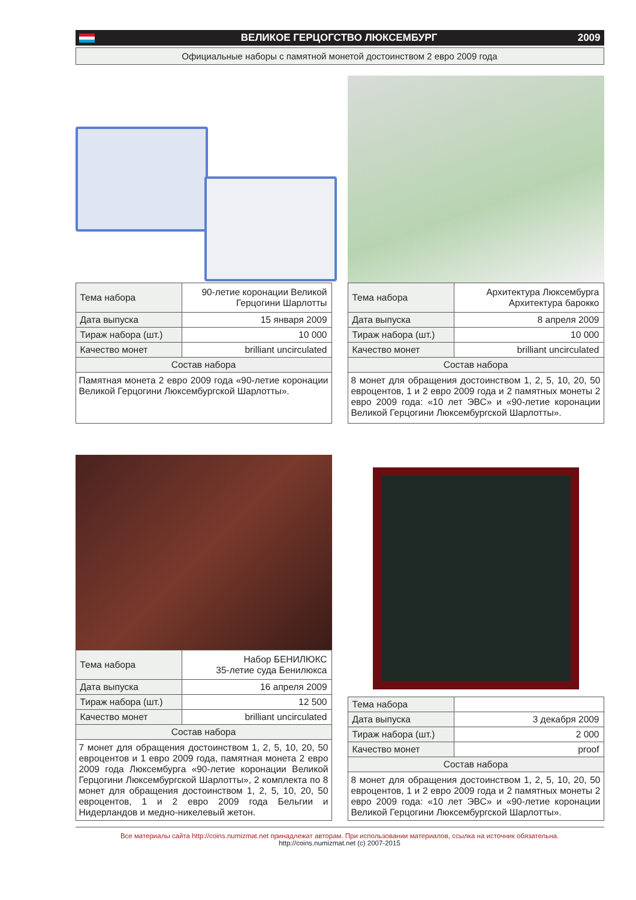ВЕЛИКОЕ ГЕРЦОГСТВО ЛЮКСЕМБУРГ 2009
Официальные наборы с памятной монетой достоинством 2 евро 2009 года
| Тема набора | 90-летие коронации Великой Герцогини Шарлотты |
| Дата выпуска | 15 января 2009 |
| Тираж набора (шт.) | 10 000 |
| Качество монет | brilliant uncirculated |
| Состав набора | |
| Памятная монета 2 евро 2009 года «90-летие коронации Великой Герцогини Люксембургской Шарлотты». | |
| Тема набора | Архитектура Люксембурга Архитектура барокко |
| Дата выпуска | 8 апреля 2009 |
| Тираж набора (шт.) | 10 000 |
| Качество монет | brilliant uncirculated |
| Состав набора | |
| 8 монет для обращения достоинством 1, 2, 5, 10, 20, 50 евроцентов, 1 и 2 евро 2009 года и 2 памятных монеты 2 евро 2009 года: «10 лет ЭВС» и «90-летие коронации Великой Герцогини Люксембургской Шарлотты». | |
| Тема набора | Набор БЕНИЛЮКС 35-летие суда Бенилюкса |
| Дата выпуска | 16 апреля 2009 |
| Тираж набора (шт.) | 12 500 |
| Качество монет | brilliant uncirculated |
| Состав набора | |
| 7 монет для обращения достоинством 1, 2, 5, 10, 20, 50 евроцентов и 1 евро 2009 года, памятная монета 2 евро 2009 года Люксембурга «90-летие коронации Великой Герцогини Люксембургской Шарлотты», 2 комплекта по 8 монет для обращения достоинством 1, 2, 5, 10, 20, 50 евроцентов, 1 и 2 евро 2009 года Бельгии и Нидерландов и медно-никелевый жетон. | |
| Тема набора | |
| Дата выпуска | 3 декабря 2009 |
| Тираж набора (шт.) | 2 000 |
| Качество монет | proof |
| Состав набора | |
| 8 монет для обращения достоинством 1, 2, 5, 10, 20, 50 евроцентов, 1 и 2 евро 2009 года и 2 памятных монеты 2 евро 2009 года: «10 лет ЭВС» и «90-летие коронации Великой Герцогини Люксембургской Шарлотты». | |
Все материалы сайта http://coins.numizmat.net принадлежат авторам. При использовании материалов, ссылка на источник обязательна.
http://coins.numizmat.net (c) 2007-2015